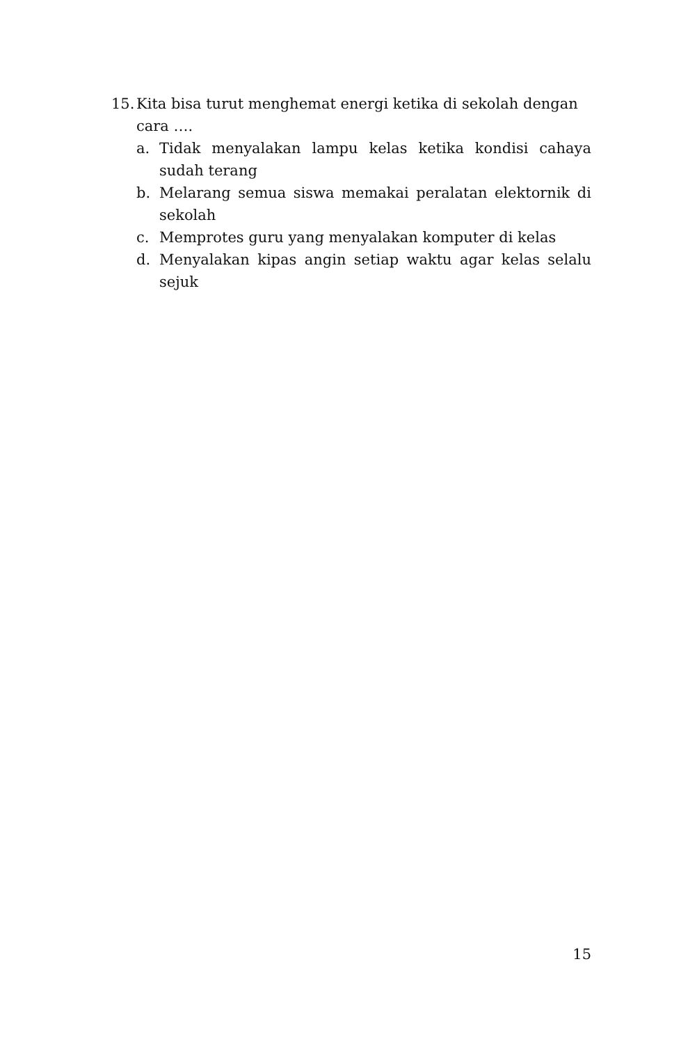15. Kita bisa turut menghemat energi ketika di sekolah dengan cara ….
a. Tidak menyalakan lampu kelas ketika kondisi cahaya sudah terang
b. Melarang semua siswa memakai peralatan elektornik di sekolah
c. Memprotes guru yang menyalakan komputer di kelas
d. Menyalakan kipas angin setiap waktu agar kelas selalu sejuk
15